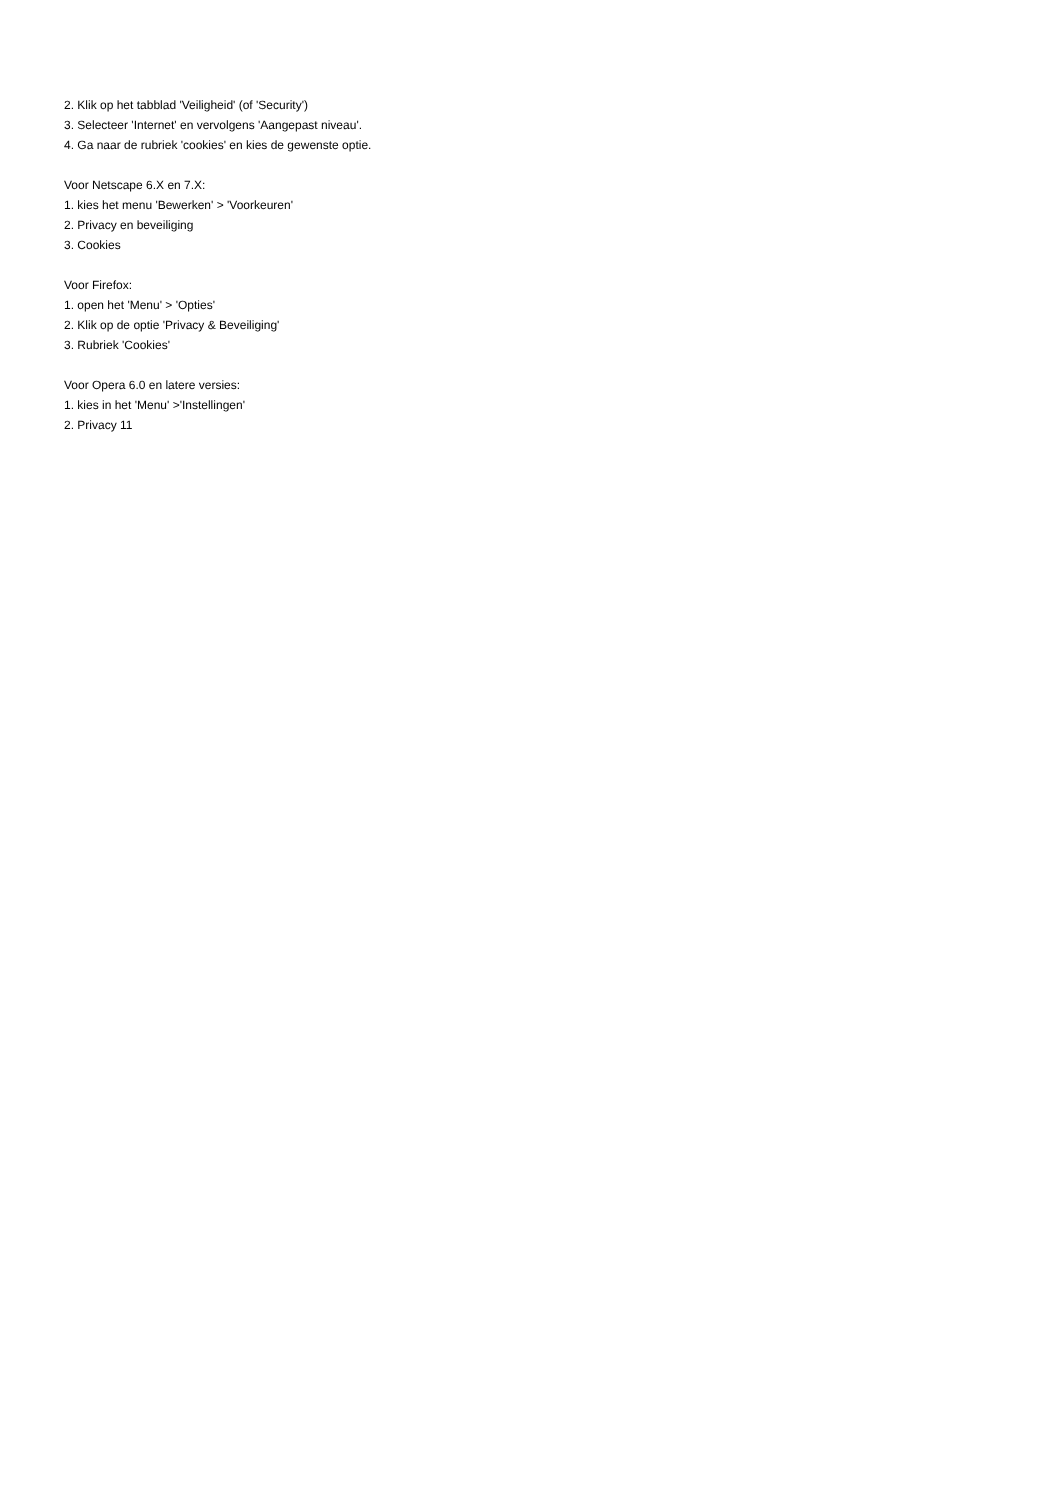2. Klik op het tabblad 'Veiligheid' (of 'Security')
3. Selecteer 'Internet' en vervolgens 'Aangepast niveau'.
4. Ga naar de rubriek 'cookies' en kies de gewenste optie.
Voor Netscape 6.X en 7.X:
1. kies het menu 'Bewerken' > 'Voorkeuren'
2. Privacy en beveiliging
3. Cookies
Voor Firefox:
1. open het 'Menu' > 'Opties'
2. Klik op de optie 'Privacy & Beveiliging'
3. Rubriek 'Cookies'
Voor Opera 6.0 en latere versies:
1. kies in het 'Menu' >'Instellingen'
2. Privacy 11